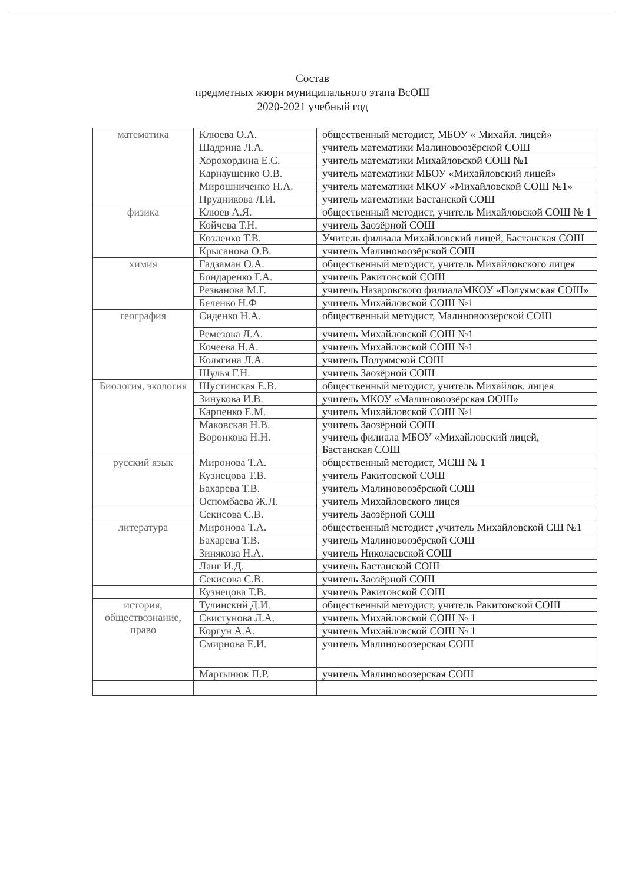Состав
предметных жюри муниципального этапа ВсОШ
2020-2021 учебный год
| математика | Клюева О.А. | общественный методист, МБОУ « Михайл. лицей» |
| | Шадрина Л.А. | учитель математики Малиновоозёрской СОШ |
| | Хорохордина Е.С. | учитель математики Михайловской СОШ №1 |
| | Карнаушенко О.В. | учитель математики МБОУ «Михайловский лицей» |
| | Мирошниченко Н.А. | учитель математики МКОУ «Михайловской СОШ №1» |
| | Прудникова Л.И. | учитель математики Бастанской СОШ |
| физика | Клюев А.Я. | общественный методист, учитель Михайловской СОШ № 1 |
| | Койчева Т.Н. | учитель Заозёрной СОШ |
| | Козленко Т.В. | Учитель филиала Михайловский лицей, Бастанская СОШ |
| | Крысанова О.В. | учитель Малиновоозёрской СОШ |
| химия | Гадзаман О.А. | общественный методист, учитель Михайловского лицея |
| | Бондаренко Г.А. | учитель Ракитовской СОШ |
| | Резванова М.Г. | учитель Назаровского филиалаМКОУ «Полуямская СОШ» |
| | Беленко Н.Ф | учитель Михайловской СОШ №1 |
| география | Сиденко Н.А. | общественный методист, Малиновоозёрской СОШ |
| | Ремезова Л.А. | учитель Михайловской СОШ №1 |
| | Кочеева Н.А. | учитель Михайловской СОШ №1 |
| | Колягина Л.А. | учитель Полуямской СОШ |
| | Шулья Г.Н. | учитель Заозёрной СОШ |
| Биология, экология | Шустинская Е.В. | общественный методист, учитель Михайлов. лицея |
| | Зинукова И.В. | учитель МКОУ «Малиновоозёрская ООШ» |
| | Карпенко Е.М. | учитель Михайловской СОШ №1 |
| | Маковская Н.В. Воронкова Н.Н. | учитель Заозёрной СОШ учитель филиала МБОУ «Михайловский лицей, Бастанская СОШ |
| русский язык | Миронова Т.А. | общественный методист, МСШ № 1 |
| | Кузнецова Т.В. | учитель Ракитовской СОШ |
| | Бахарева Т.В. | учитель Малиновоозёрской СОШ |
| | Оспомбаева Ж.Л. | учитель Михайловского лицея |
| | Секисова С.В. | учитель Заозёрной СОШ |
| литература | Миронова Т.А. | общественный методист ,учитель Михайловской СШ №1 |
| | Бахарева Т.В. | учитель Малиновоозёрской СОШ |
| | Зинякова Н.А. | учитель Николаевской СОШ |
| | Ланг И.Д. | учитель Бастанской СОШ |
| | Секисова С.В. | учитель Заозёрной СОШ |
| | Кузнецова Т.В. | учитель Ракитовской СОШ |
| история, обществознание, право | Тулинский Д.И. | общественный методист, учитель Ракитовской СОШ |
| | Свистунова Л.А. | учитель Михайловской СОШ № 1 |
| | Коргун А.А. | учитель Михайловской СОШ № 1 |
| | Смирнова Е.И. | учитель Малиновоозерская СОШ |
| | Мартынюк П.Р. | учитель Малиновоозерская СОШ |